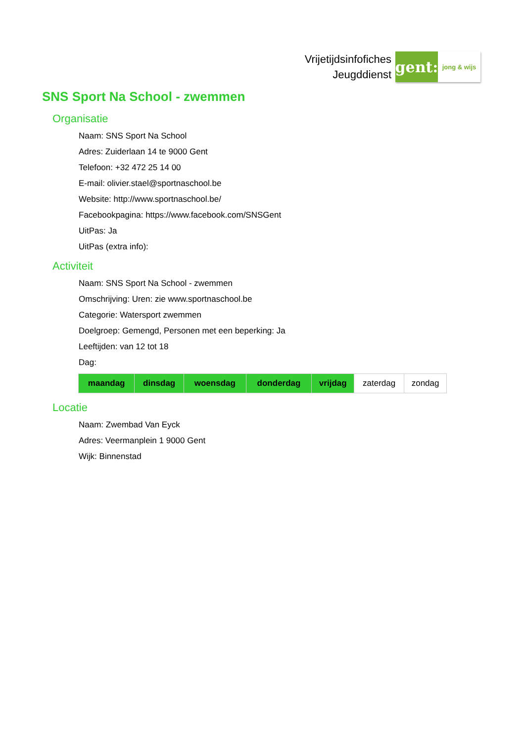Vrijetijdsinfofiches
Jeugddienst
gent:
jong & wijs
SNS Sport Na School - zwemmen
Organisatie
Naam: SNS Sport Na School
Adres: Zuiderlaan 14 te 9000 Gent
Telefoon: +32 472 25 14 00
E-mail: olivier.stael@sportnaschool.be
Website: http://www.sportnaschool.be/
Facebookpagina: https://www.facebook.com/SNSGent
UitPas: Ja
UitPas (extra info):
Activiteit
Naam: SNS Sport Na School - zwemmen
Omschrijving: Uren: zie www.sportnaschool.be
Categorie: Watersport zwemmen
Doelgroep: Gemengd, Personen met een beperking: Ja
Leeftijden: van 12 tot 18
Dag:
| maandag | dinsdag | woensdag | donderdag | vrijdag | zaterdag | zondag |
Locatie
Naam: Zwembad Van Eyck
Adres: Veermanplein 1 9000 Gent
Wijk: Binnenstad